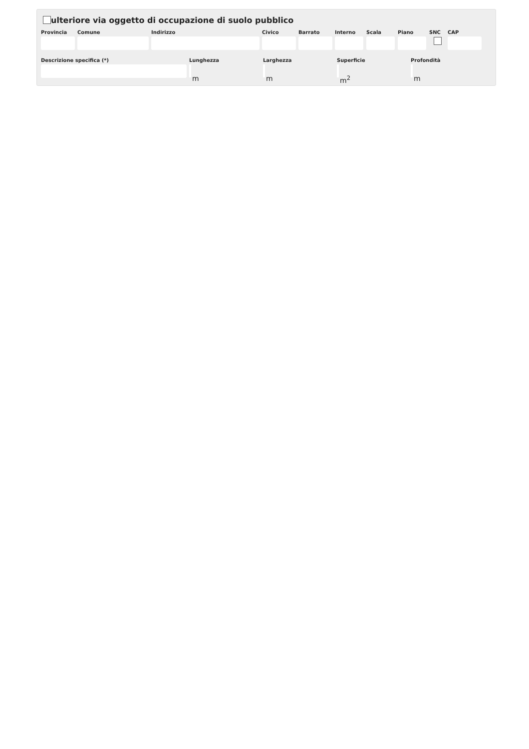ulteriore via oggetto di occupazione di suolo pubblico
Provincia Comune Indirizzo Civico Barrato Interno Scala Piano SNC CAP
Descrizione specifica (*) Lunghezza Larghezza Superficie Profondità
m m m<sup>2</sup> m